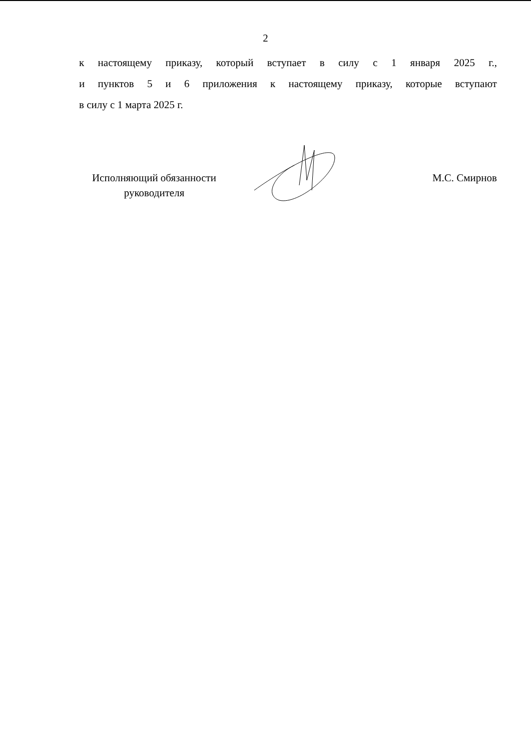2
к настоящему приказу, который вступает в силу с 1 января 2025 г.,
и пунктов 5 и 6 приложения к настоящему приказу, которые вступают
в силу с 1 марта 2025 г.
Исполняющий обязанности
руководителя
М.С. Смирнов